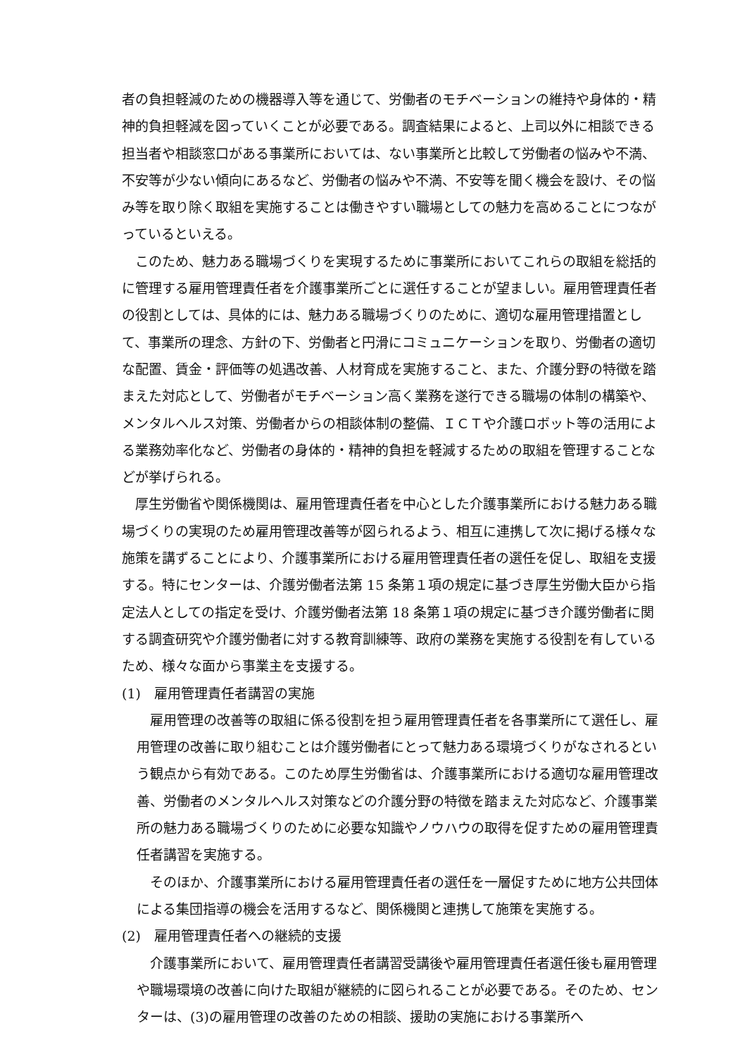者の負担軽減のための機器導入等を通じて、労働者のモチベーションの維持や身体的・精神的負担軽減を図っていくことが必要である。調査結果によると、上司以外に相談できる担当者や相談窓口がある事業所においては、ない事業所と比較して労働者の悩みや不満、不安等が少ない傾向にあるなど、労働者の悩みや不満、不安等を聞く機会を設け、その悩み等を取り除く取組を実施することは働きやすい職場としての魅力を高めることにつながっているといえる。
このため、魅力ある職場づくりを実現するために事業所においてこれらの取組を総括的に管理する雇用管理責任者を介護事業所ごとに選任することが望ましい。雇用管理責任者の役割としては、具体的には、魅力ある職場づくりのために、適切な雇用管理措置として、事業所の理念、方針の下、労働者と円滑にコミュニケーションを取り、労働者の適切な配置、賃金・評価等の処遇改善、人材育成を実施すること、また、介護分野の特徴を踏まえた対応として、労働者がモチベーション高く業務を遂行できる職場の体制の構築や、メンタルヘルス対策、労働者からの相談体制の整備、ＩＣＴや介護ロボット等の活用による業務効率化など、労働者の身体的・精神的負担を軽減するための取組を管理することなどが挙げられる。
厚生労働省や関係機関は、雇用管理責任者を中心とした介護事業所における魅力ある職場づくりの実現のため雇用管理改善等が図られるよう、相互に連携して次に掲げる様々な施策を講ずることにより、介護事業所における雇用管理責任者の選任を促し、取組を支援する。特にセンターは、介護労働者法第 15 条第１項の規定に基づき厚生労働大臣から指定法人としての指定を受け、介護労働者法第 18 条第１項の規定に基づき介護労働者に関する調査研究や介護労働者に対する教育訓練等、政府の業務を実施する役割を有しているため、様々な面から事業主を支援する。
(1)　雇用管理責任者講習の実施
雇用管理の改善等の取組に係る役割を担う雇用管理責任者を各事業所にて選任し、雇用管理の改善に取り組むことは介護労働者にとって魅力ある環境づくりがなされるという観点から有効である。このため厚生労働省は、介護事業所における適切な雇用管理改善、労働者のメンタルヘルス対策などの介護分野の特徴を踏まえた対応など、介護事業所の魅力ある職場づくりのために必要な知識やノウハウの取得を促すための雇用管理責任者講習を実施する。
そのほか、介護事業所における雇用管理責任者の選任を一層促すために地方公共団体による集団指導の機会を活用するなど、関係機関と連携して施策を実施する。
(2)　雇用管理責任者への継続的支援
介護事業所において、雇用管理責任者講習受講後や雇用管理責任者選任後も雇用管理や職場環境の改善に向けた取組が継続的に図られることが必要である。そのため、センターは、(3)の雇用管理の改善のための相談、援助の実施における事業所へ